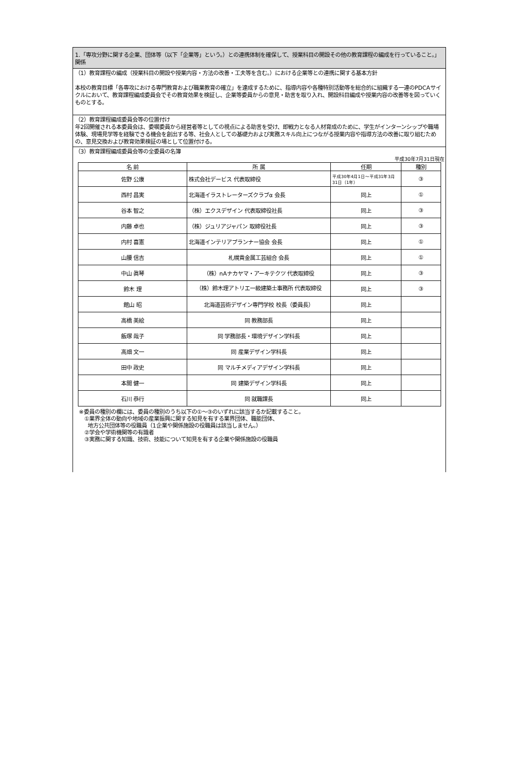1.「専攻分野に関する企業、団体等（以下「企業等」という。）との連携体制を確保して、授業科目の開設その他の教育課程の編成を行っていること。」関係
（1）教育課程の編成（授業科目の開設や授業内容・方法の改善・工夫等を含む。）における企業等との連携に関する基本方針
本校の教育目標「各専攻における専門教育および職業教育の確立」を達成するために、指導内容や各種特別活動等を総合的に組織する一連のPDCAサイクルにおいて、教育課程編成委員会でその教育効果を検証し、企業等委員からの意見・助言を取り入れ、開設科目編成や授業内容の改善等を図っていくものとする。
（2）教育課程編成委員会等の位置付け
年2回開催される本委員会は、委嘱委員から経営者等としての視点による助言を受け、即戦力となる人材育成のために、学生がインターンシップや職場体験、現場見学等を経験できる機会を創出する等、社会人としての基礎力および実務スキル向上につながる授業内容や指導方法の改善に取り組むための、意見交換および教育効果検証の場として位置付ける。
（3）教育課程編成委員会等の全委員の名簿
平成30年7月31日現在
| 名 前 | 所 属 | 任期 | 種別 |
| --- | --- | --- | --- |
| 佐野 公康 | 株式会社デービス 代表取締役 | 平成30年4月1日～平成31年3月31日（1年） | ③ |
| 西村 昌実 | 北海道イラストレーターズクラブα 会長 | 同上 | ① |
| 谷本 智之 | （株）エクスデザイン 代表取締役社長 | 同上 | ③ |
| 内藤 卓也 | （株）ジュリアジャパン 取締役社長 | 同上 | ③ |
| 内村 喜憲 | 北海道インテリアプランナー協会 会長 | 同上 | ① |
| 山腰 信吉 | 札幌貴金属工芸組合 会長 | 同上 | ① |
| 中山 眞琴 | （株）nAナカヤマ・アーキテクツ 代表取締役 | 同上 | ③ |
| 鈴木 理 | （株）鈴木理アトリエ一級建築士事務所 代表取締役 | 同上 | ③ |
| 館山 昭 | 北海道芸術デザイン専門学校 校長（委員長） | 同上 | |
| 高橋 美絵 | 同 教務部長 | 同上 | |
| 飯塚 哉子 | 同 学務部長・環境デザイン学科長 | 同上 | |
| 高畑 文一 | 同 産業デザイン学科長 | 同上 | |
| 田中 政史 | 同 マルチメディアデザイン学科長 | 同上 | |
| 本間 健一 | 同 建築デザイン学科長 | 同上 | |
| 石川 恭行 | 同 就職課長 | 同上 | |
※委員の種別の欄には、委員の種別のうち以下の①～③のいずれに該当するか記載すること。
①業界全体の動向や地域の産業振興に関する知見を有する業界団体、職能団体、
地方公共団体等の役職員（1企業や関係施設の役職員は該当しません。）
②学会や学術機関等の有識者
③実務に関する知識、技術、技能について知見を有する企業や関係施設の役職員